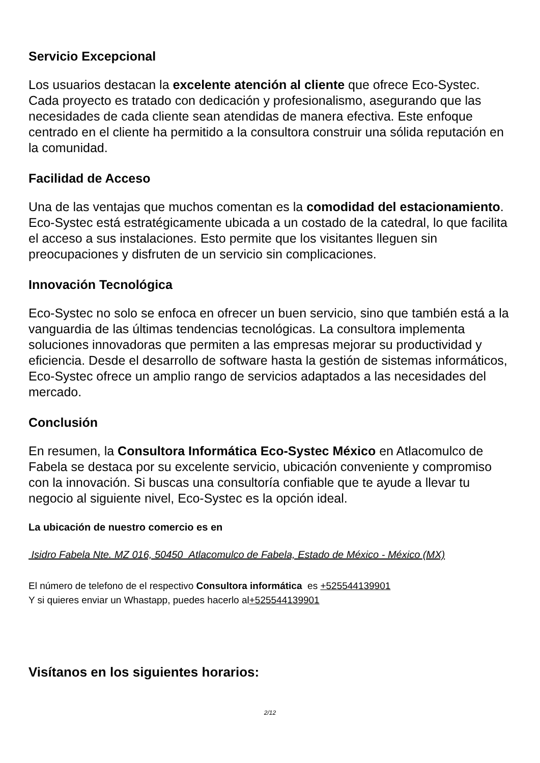Servicio Excepcional
Los usuarios destacan la excelente atención al cliente que ofrece Eco-Systec. Cada proyecto es tratado con dedicación y profesionalismo, asegurando que las necesidades de cada cliente sean atendidas de manera efectiva. Este enfoque centrado en el cliente ha permitido a la consultora construir una sólida reputación en la comunidad.
Facilidad de Acceso
Una de las ventajas que muchos comentan es la comodidad del estacionamiento. Eco-Systec está estratégicamente ubicada a un costado de la catedral, lo que facilita el acceso a sus instalaciones. Esto permite que los visitantes lleguen sin preocupaciones y disfruten de un servicio sin complicaciones.
Innovación Tecnológica
Eco-Systec no solo se enfoca en ofrecer un buen servicio, sino que también está a la vanguardia de las últimas tendencias tecnológicas. La consultora implementa soluciones innovadoras que permiten a las empresas mejorar su productividad y eficiencia. Desde el desarrollo de software hasta la gestión de sistemas informáticos, Eco-Systec ofrece un amplio rango de servicios adaptados a las necesidades del mercado.
Conclusión
En resumen, la Consultora Informática Eco-Systec México en Atlacomulco de Fabela se destaca por su excelente servicio, ubicación conveniente y compromiso con la innovación. Si buscas una consultoría confiable que te ayude a llevar tu negocio al siguiente nivel, Eco-Systec es la opción ideal.
La ubicación de nuestro comercio es en
Isidro Fabela Nte. MZ 016, 50450 Atlacomulco de Fabela, Estado de México - México (MX)
El número de telefono de el respectivo Consultora informática es +525544139901
Y si quieres enviar un Whastapp, puedes hacerlo al+525544139901
Visítanos en los siguientes horarios:
2/12